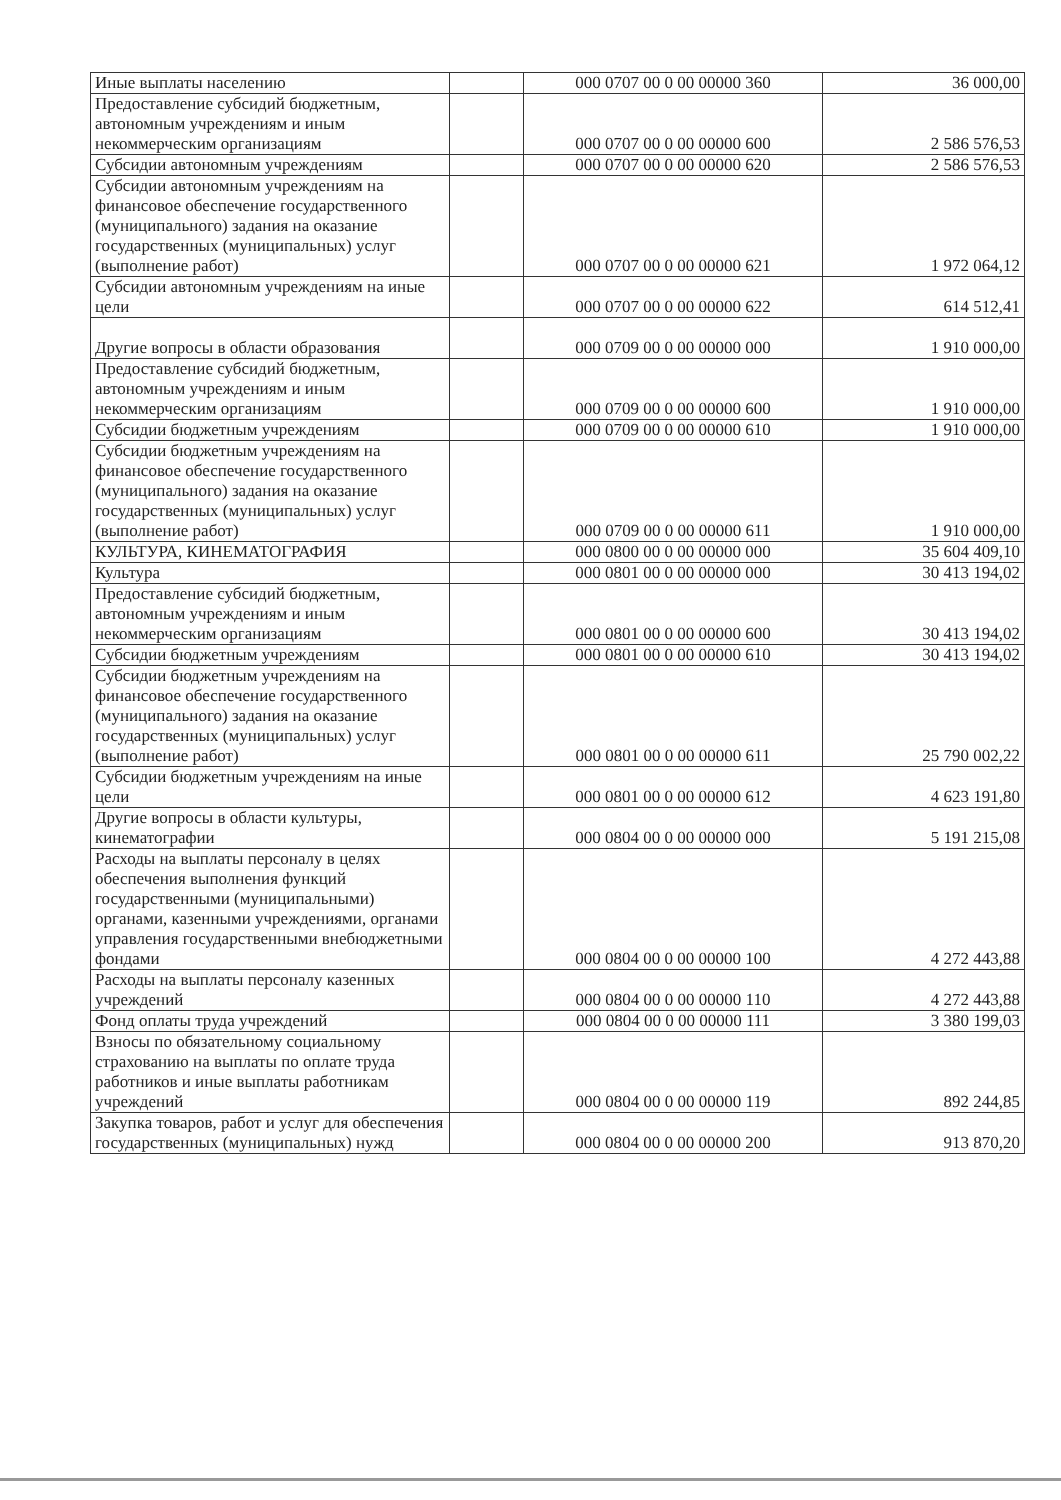| Иные выплаты населению | | 000 0707 00 0 00 00000 360 | 36 000,00 |
| Предоставление субсидий бюджетным, автономным учреждениям и иным некоммерческим организациям | | 000 0707 00 0 00 00000 600 | 2 586 576,53 |
| Субсидии автономным учреждениям | | 000 0707 00 0 00 00000 620 | 2 586 576,53 |
| Субсидии автономным учреждениям на финансовое обеспечение государственного (муниципального) задания на оказание государственных (муниципальных) услуг (выполнение работ) | | 000 0707 00 0 00 00000 621 | 1 972 064,12 |
| Субсидии автономным учреждениям на иные цели | | 000 0707 00 0 00 00000 622 | 614 512,41 |
| Другие вопросы в области образования | | 000 0709 00 0 00 00000 000 | 1 910 000,00 |
| Предоставление субсидий бюджетным, автономным учреждениям и иным некоммерческим организациям | | 000 0709 00 0 00 00000 600 | 1 910 000,00 |
| Субсидии бюджетным учреждениям | | 000 0709 00 0 00 00000 610 | 1 910 000,00 |
| Субсидии бюджетным учреждениям на финансовое обеспечение государственного (муниципального) задания на оказание государственных (муниципальных) услуг (выполнение работ) | | 000 0709 00 0 00 00000 611 | 1 910 000,00 |
| КУЛЬТУРА, КИНЕМАТОГРАФИЯ | | 000 0800 00 0 00 00000 000 | 35 604 409,10 |
| Культура | | 000 0801 00 0 00 00000 000 | 30 413 194,02 |
| Предоставление субсидий бюджетным, автономным учреждениям и иным некоммерческим организациям | | 000 0801 00 0 00 00000 600 | 30 413 194,02 |
| Субсидии бюджетным учреждениям | | 000 0801 00 0 00 00000 610 | 30 413 194,02 |
| Субсидии бюджетным учреждениям на финансовое обеспечение государственного (муниципального) задания на оказание государственных (муниципальных) услуг (выполнение работ) | | 000 0801 00 0 00 00000 611 | 25 790 002,22 |
| Субсидии бюджетным учреждениям на иные цели | | 000 0801 00 0 00 00000 612 | 4 623 191,80 |
| Другие вопросы в области культуры, кинематографии | | 000 0804 00 0 00 00000 000 | 5 191 215,08 |
| Расходы на выплаты персоналу в целях обеспечения выполнения функций государственными (муниципальными) органами, казенными учреждениями, органами управления государственными внебюджетными фондами | | 000 0804 00 0 00 00000 100 | 4 272 443,88 |
| Расходы на выплаты персоналу казенных учреждений | | 000 0804 00 0 00 00000 110 | 4 272 443,88 |
| Фонд оплаты труда учреждений | | 000 0804 00 0 00 00000 111 | 3 380 199,03 |
| Взносы по обязательному социальному страхованию на выплаты по оплате труда работников и иные выплаты работникам учреждений | | 000 0804 00 0 00 00000 119 | 892 244,85 |
| Закупка товаров, работ и услуг для обеспечения государственных (муниципальных) нужд | | 000 0804 00 0 00 00000 200 | 913 870,20 |